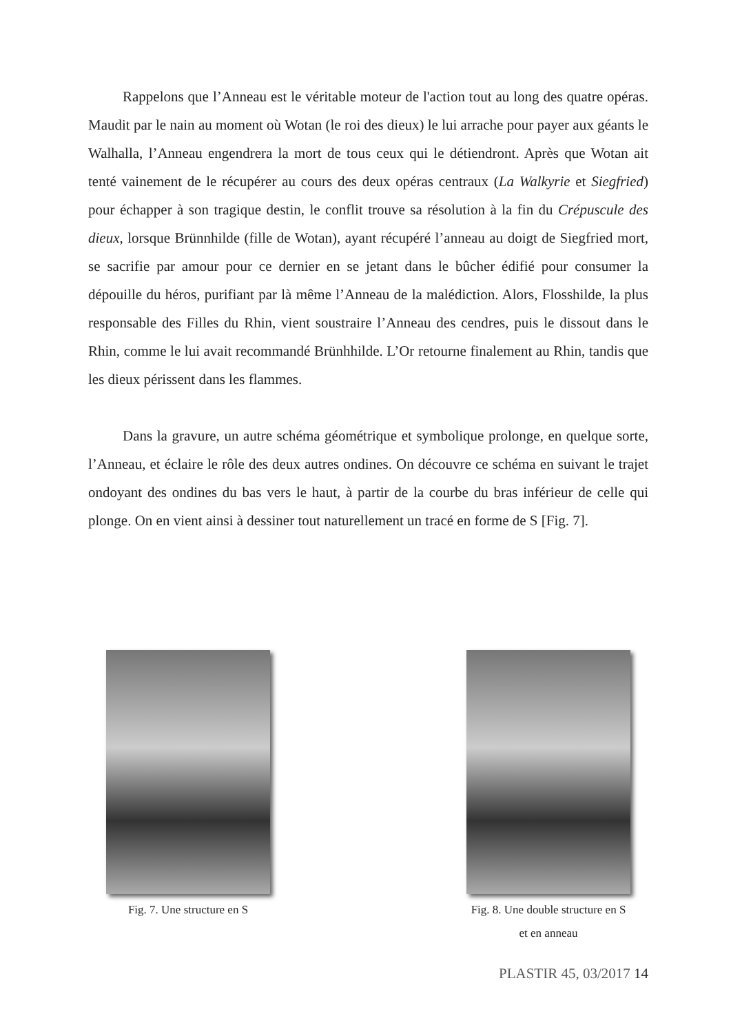Rappelons que l’Anneau est le véritable moteur de l'action tout au long des quatre opéras. Maudit par le nain au moment où Wotan (le roi des dieux) le lui arrache pour payer aux géants le Walhalla, l’Anneau engendrera la mort de tous ceux qui le détiendront. Après que Wotan ait tenté vainement de le récupérer au cours des deux opéras centraux (La Walkyrie et Siegfried) pour échapper à son tragique destin, le conflit trouve sa résolution à la fin du Crépuscule des dieux, lorsque Brünnhilde (fille de Wotan), ayant récupéré l’anneau au doigt de Siegfried mort, se sacrifie par amour pour ce dernier en se jetant dans le bûcher édifié pour consumer la dépouille du héros, purifiant par là même l’Anneau de la malédiction. Alors, Flosshilde, la plus responsable des Filles du Rhin, vient soustraire l’Anneau des cendres, puis le dissout dans le Rhin, comme le lui avait recommandé Brünhhilde. L’Or retourne finalement au Rhin, tandis que les dieux périssent dans les flammes.
Dans la gravure, un autre schéma géométrique et symbolique prolonge, en quelque sorte, l’Anneau, et éclaire le rôle des deux autres ondines. On découvre ce schéma en suivant le trajet ondoyant des ondines du bas vers le haut, à partir de la courbe du bras inférieur de celle qui plonge. On en vient ainsi à dessiner tout naturellement un tracé en forme de S [Fig. 7].
Fig. 7. Une structure en S Fig. 8. Une double structure en S
et en anneau
PLASTIR 45, 03/2017 14